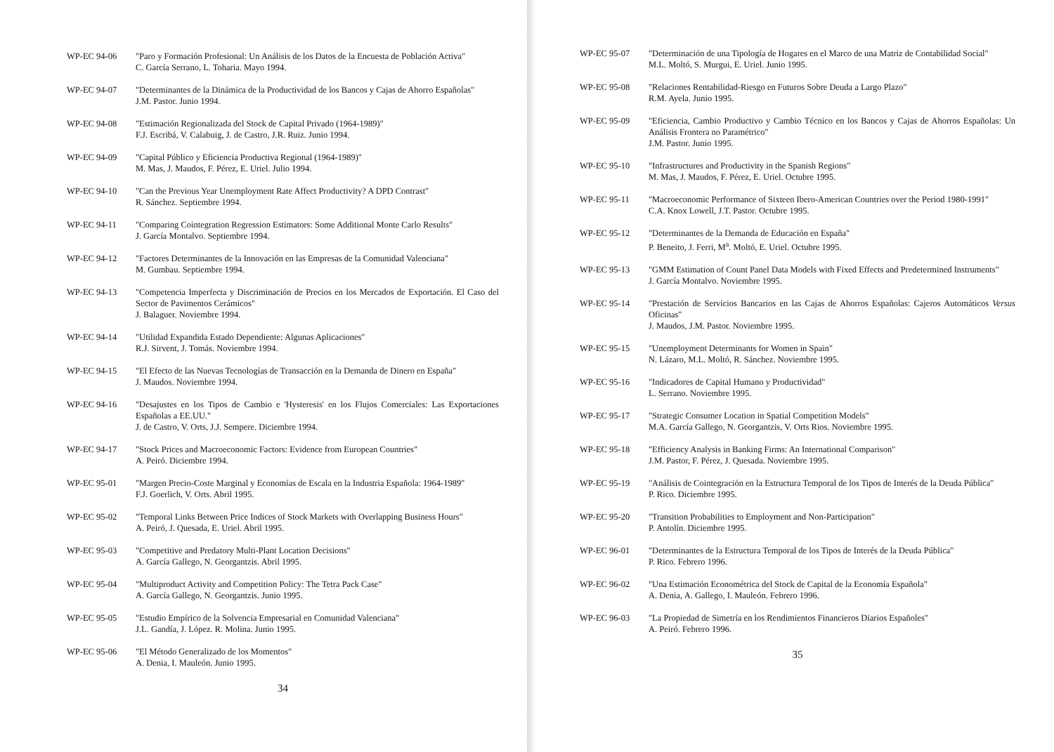WP-EC 94-06 "Paro y Formación Profesional: Un Análisis de los Datos de la Encuesta de Población Activa"
C. García Serrano, L. Toharia. Mayo 1994.
WP-EC 94-07 "Determinantes de la Dinámica de la Productividad de los Bancos y Cajas de Ahorro Españolas"
J.M. Pastor. Junio 1994.
WP-EC 94-08 "Estimación Regionalizada del Stock de Capital Privado (1964-1989)"
F.J. Escribá, V. Calabuig, J. de Castro, J.R. Ruiz. Junio 1994.
WP-EC 94-09 "Capital Público y Eficiencia Productiva Regional (1964-1989)"
M. Mas, J. Maudos, F. Pérez, E. Uriel. Julio 1994.
WP-EC 94-10 "Can the Previous Year Unemployment Rate Affect Productivity? A DPD Contrast"
R. Sánchez. Septiembre 1994.
WP-EC 94-11 "Comparing Cointegration Regression Estimators: Some Additional Monte Carlo Results"
J. García Montalvo. Septiembre 1994.
WP-EC 94-12 "Factores Determinantes de la Innovación en las Empresas de la Comunidad Valenciana"
M. Gumbau. Septiembre 1994.
WP-EC 94-13 "Competencia Imperfecta y Discriminación de Precios en los Mercados de Exportación. El Caso del Sector de Pavimentos Cerámicos"
J. Balaguer. Noviembre 1994.
WP-EC 94-14 "Utilidad Expandida Estado Dependiente: Algunas Aplicaciones"
R.J. Sirvent, J. Tomás. Noviembre 1994.
WP-EC 94-15 "El Efecto de las Nuevas Tecnologías de Transacción en la Demanda de Dinero en España"
J. Maudos. Noviembre 1994.
WP-EC 94-16 "Desajustes en los Tipos de Cambio e 'Hysteresis' en los Flujos Comerciales: Las Exportaciones Españolas a EE.UU."
J. de Castro, V. Orts, J.J. Sempere. Diciembre 1994.
WP-EC 94-17 "Stock Prices and Macroeconomic Factors: Evidence from European Countries"
A. Peiró. Diciembre 1994.
WP-EC 95-01 "Margen Precio-Coste Marginal y Economías de Escala en la Industria Española: 1964-1989"
F.J. Goerlich, V. Orts. Abril 1995.
WP-EC 95-02 "Temporal Links Between Price Indices of Stock Markets with Overlapping Business Hours"
A. Peiró, J. Quesada, E. Uriel. Abril 1995.
WP-EC 95-03 "Competitive and Predatory Multi-Plant Location Decisions"
A. García Gallego, N. Georgantzis. Abril 1995.
WP-EC 95-04 "Multiproduct Activity and Competition Policy: The Tetra Pack Case"
A. García Gallego, N. Georgantzis. Junio 1995.
WP-EC 95-05 "Estudio Empírico de la Solvencia Empresarial en Comunidad Valenciana"
J.L. Gandía, J. López. R. Molina. Junio 1995.
WP-EC 95-06 "El Método Generalizado de los Momentos"
A. Denia, I. Mauleón. Junio 1995.
34
WP-EC 95-07 "Determinación de una Tipología de Hogares en el Marco de una Matriz de Contabilidad Social"
M.L. Moltó, S. Murgui, E. Uriel. Junio 1995.
WP-EC 95-08 "Relaciones Rentabilidad-Riesgo en Futuros Sobre Deuda a Largo Plazo"
R.M. Ayela. Junio 1995.
WP-EC 95-09 "Eficiencia, Cambio Productivo y Cambio Técnico en los Bancos y Cajas de Ahorros Españolas: Un Análisis Frontera no Paramétrico"
J.M. Pastor. Junio 1995.
WP-EC 95-10 "Infrastructures and Productivity in the Spanish Regions"
M. Mas, J. Maudos, F. Pérez, E. Uriel. Octubre 1995.
WP-EC 95-11 "Macroeconomic Performance of Sixteen Ibero-American Countries over the Period 1980-1991"
C.A. Knox Lowell, J.T. Pastor. Octubre 1995.
WP-EC 95-12 "Determinantes de la Demanda de Educación en España"
P. Beneito, J. Ferri, M<sup>a</sup>. Moltó, E. Uriel. Octubre 1995.
WP-EC 95-13 "GMM Estimation of Count Panel Data Models with Fixed Effects and Predetermined Instruments"
J. García Montalvo. Noviembre 1995.
WP-EC 95-14 "Prestación de Servicios Bancarios en las Cajas de Ahorros Españolas: Cajeros Automáticos Versus Oficinas"
J. Maudos, J.M. Pastor. Noviembre 1995.
WP-EC 95-15 "Unemployment Determinants for Women in Spain"
N. Lázaro, M.L. Moltó, R. Sánchez. Noviembre 1995.
WP-EC 95-16 "Indicadores de Capital Humano y Productividad"
L. Serrano. Noviembre 1995.
WP-EC 95-17 "Strategic Consumer Location in Spatial Competition Models"
M.A. García Gallego, N. Georgantzis, V. Orts Rios. Noviembre 1995.
WP-EC 95-18 "Efficiency Analysis in Banking Firms: An International Comparison"
J.M. Pastor, F. Pérez, J. Quesada. Noviembre 1995.
WP-EC 95-19 "Análisis de Cointegración en la Estructura Temporal de los Tipos de Interés de la Deuda Pública"
P. Rico. Diciembre 1995.
WP-EC 95-20 "Transition Probabilities to Employment and Non-Participation"
P. Antolín. Diciembre 1995.
WP-EC 96-01 "Determinantes de la Estructura Temporal de los Tipos de Interés de la Deuda Pública"
P. Rico. Febrero 1996.
WP-EC 96-02 "Una Estimación Econométrica del Stock de Capital de la Economía Española"
A. Denia, A. Gallego, I. Mauleón. Febrero 1996.
WP-EC 96-03 "La Propiedad de Simetría en los Rendimientos Financieros Diarios Españoles"
A. Peiró. Febrero 1996.
35